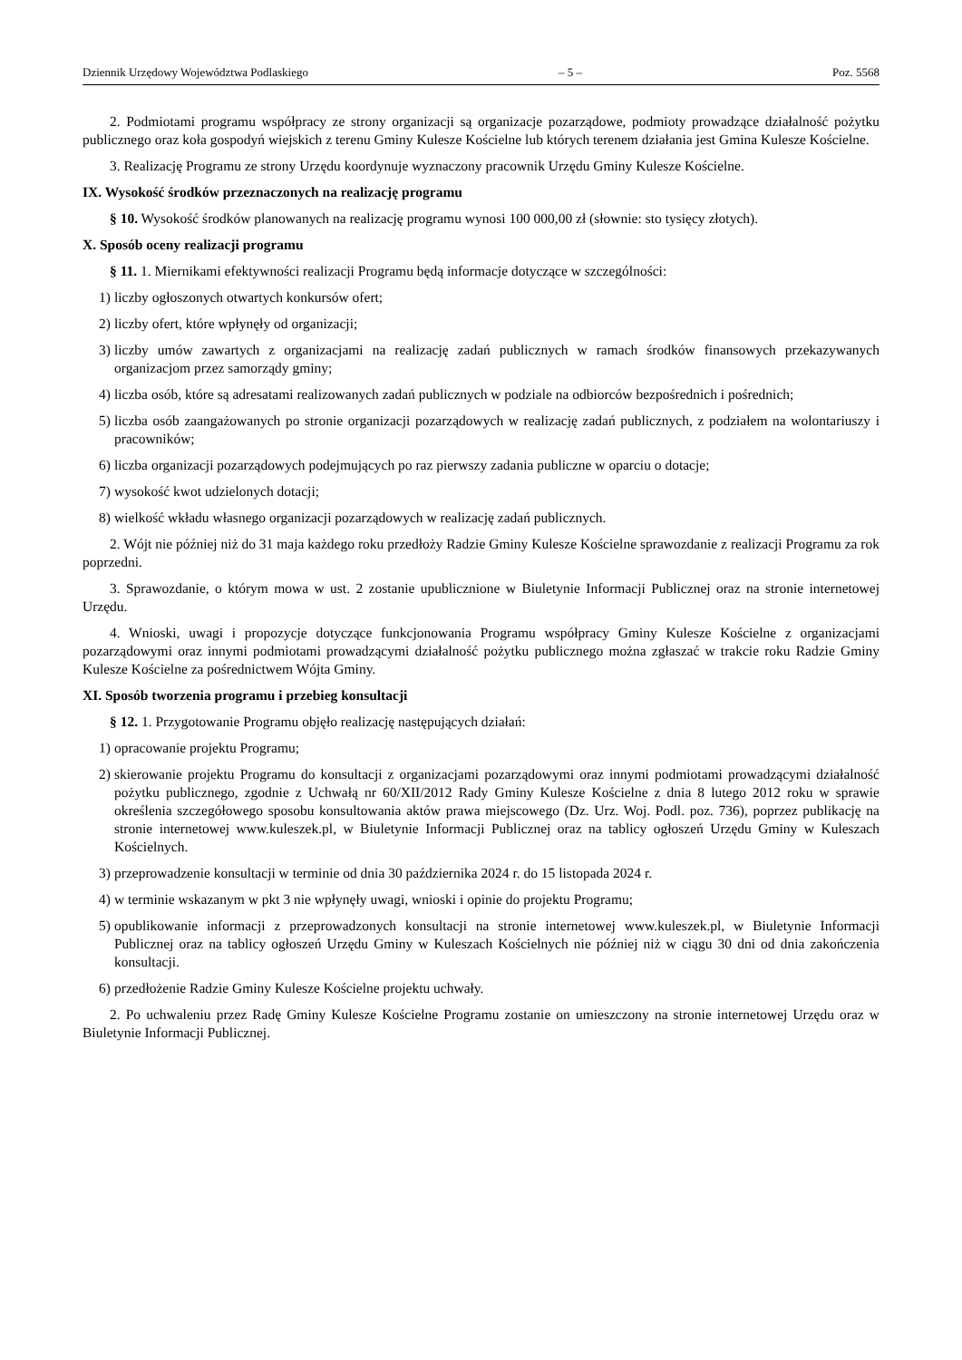Dziennik Urzędowy Województwa Podlaskiego – 5 – Poz. 5568
2. Podmiotami programu współpracy ze strony organizacji są organizacje pozarządowe, podmioty prowadzące działalność pożytku publicznego oraz koła gospodyń wiejskich z terenu Gminy Kulesze Kościelne lub których terenem działania jest Gmina Kulesze Kościelne.
3. Realizację Programu ze strony Urzędu koordynuje wyznaczony pracownik Urzędu Gminy Kulesze Kościelne.
IX. Wysokość środków przeznaczonych na realizację programu
§ 10. Wysokość środków planowanych na realizację programu wynosi 100 000,00 zł (słownie: sto tysięcy złotych).
X. Sposób oceny realizacji programu
§ 11. 1. Miernikami efektywności realizacji Programu będą informacje dotyczące w szczególności:
1) liczby ogłoszonych otwartych konkursów ofert;
2) liczby ofert, które wpłynęły od organizacji;
3) liczby umów zawartych z organizacjami na realizację zadań publicznych w ramach środków finansowych przekazywanych organizacjom przez samorządy gminy;
4) liczba osób, które są adresatami realizowanych zadań publicznych w podziale na odbiorców bezpośrednich i pośrednich;
5) liczba osób zaangażowanych po stronie organizacji pozarządowych w realizację zadań publicznych, z podziałem na wolontariuszy i pracowników;
6) liczba organizacji pozarządowych podejmujących po raz pierwszy zadania publiczne w oparciu o dotacje;
7) wysokość kwot udzielonych dotacji;
8) wielkość wkładu własnego organizacji pozarządowych w realizację zadań publicznych.
2. Wójt nie później niż do 31 maja każdego roku przedłoży Radzie Gminy Kulesze Kościelne sprawozdanie z realizacji Programu za rok poprzedni.
3. Sprawozdanie, o którym mowa w ust. 2 zostanie upublicznione w Biuletynie Informacji Publicznej oraz na stronie internetowej Urzędu.
4. Wnioski, uwagi i propozycje dotyczące funkcjonowania Programu współpracy Gminy Kulesze Kościelne z organizacjami pozarządowymi oraz innymi podmiotami prowadzącymi działalność pożytku publicznego można zgłaszać w trakcie roku Radzie Gminy Kulesze Kościelne za pośrednictwem Wójta Gminy.
XI. Sposób tworzenia programu i przebieg konsultacji
§ 12. 1. Przygotowanie Programu objęło realizację następujących działań:
1) opracowanie projektu Programu;
2) skierowanie projektu Programu do konsultacji z organizacjami pozarządowymi oraz innymi podmiotami prowadzącymi działalność pożytku publicznego, zgodnie z Uchwałą nr 60/XII/2012 Rady Gminy Kulesze Kościelne z dnia 8 lutego 2012 roku w sprawie określenia szczegółowego sposobu konsultowania aktów prawa miejscowego (Dz. Urz. Woj. Podl. poz. 736), poprzez publikację na stronie internetowej www.kuleszek.pl, w Biuletynie Informacji Publicznej oraz na tablicy ogłoszeń Urzędu Gminy w Kuleszach Kościelnych.
3) przeprowadzenie konsultacji w terminie od dnia 30 października 2024 r. do 15 listopada 2024 r.
4) w terminie wskazanym w pkt 3 nie wpłynęły uwagi, wnioski i opinie do projektu Programu;
5) opublikowanie informacji z przeprowadzonych konsultacji na stronie internetowej www.kuleszek.pl, w Biuletynie Informacji Publicznej oraz na tablicy ogłoszeń Urzędu Gminy w Kuleszach Kościelnych nie później niż w ciągu 30 dni od dnia zakończenia konsultacji.
6) przedłożenie Radzie Gminy Kulesze Kościelne projektu uchwały.
2. Po uchwaleniu przez Radę Gminy Kulesze Kościelne Programu zostanie on umieszczony na stronie internetowej Urzędu oraz w Biuletynie Informacji Publicznej.